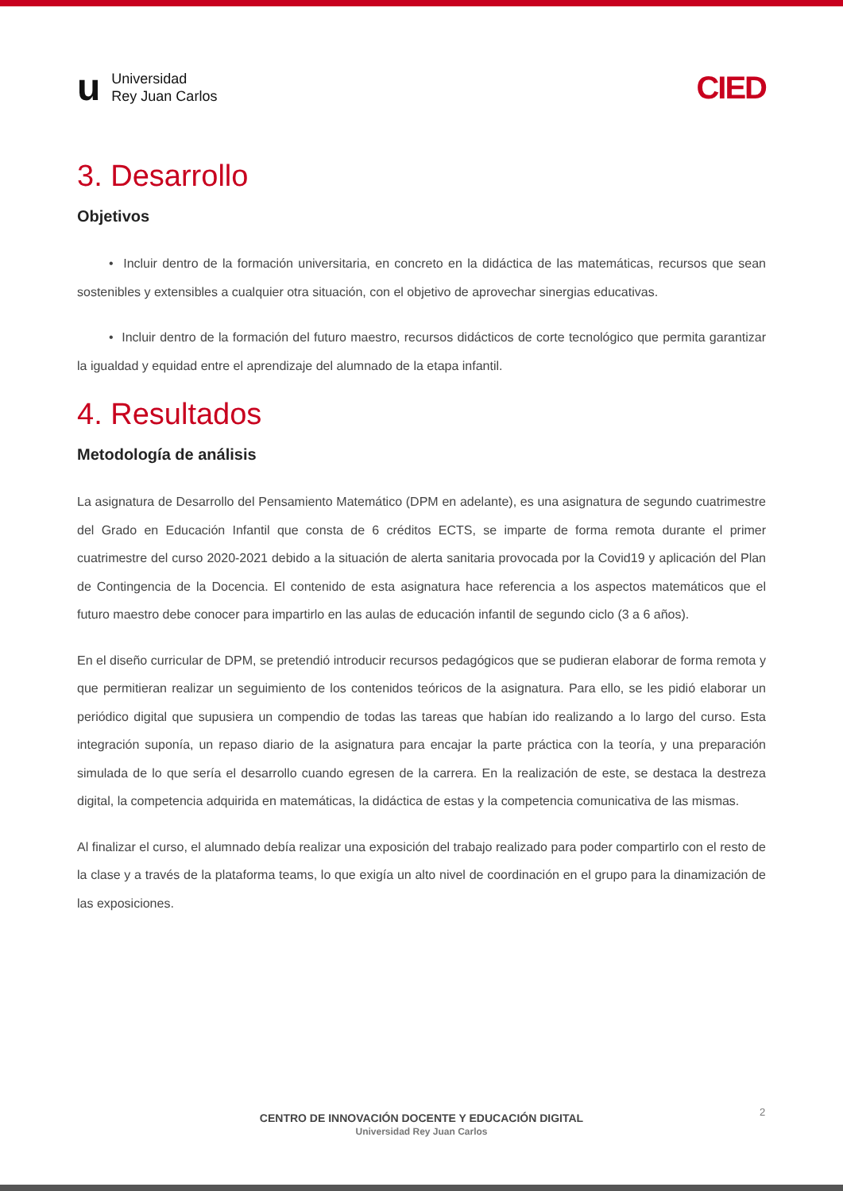u Universidad
Rey Juan Carlos
CIED
3. Desarrollo
Objetivos
• Incluir dentro de la formación universitaria, en concreto en la didáctica de las matemáticas, recursos que sean sostenibles y extensibles a cualquier otra situación, con el objetivo de aprovechar sinergias educativas.
• Incluir dentro de la formación del futuro maestro, recursos didácticos de corte tecnológico que permita garantizar la igualdad y equidad entre el aprendizaje del alumnado de la etapa infantil.
4. Resultados
Metodología de análisis
La asignatura de Desarrollo del Pensamiento Matemático (DPM en adelante), es una asignatura de segundo cuatrimestre del Grado en Educación Infantil que consta de 6 créditos ECTS, se imparte de forma remota durante el primer cuatrimestre del curso 2020-2021 debido a la situación de alerta sanitaria provocada por la Covid19 y aplicación del Plan de Contingencia de la Docencia. El contenido de esta asignatura hace referencia a los aspectos matemáticos que el futuro maestro debe conocer para impartirlo en las aulas de educación infantil de segundo ciclo (3 a 6 años).
En el diseño curricular de DPM, se pretendió introducir recursos pedagógicos que se pudieran elaborar de forma remota y que permitieran realizar un seguimiento de los contenidos teóricos de la asignatura. Para ello, se les pidió elaborar un periódico digital que supusiera un compendio de todas las tareas que habían ido realizando a lo largo del curso. Esta integración suponía, un repaso diario de la asignatura para encajar la parte práctica con la teoría, y una preparación simulada de lo que sería el desarrollo cuando egresen de la carrera. En la realización de este, se destaca la destreza digital, la competencia adquirida en matemáticas, la didáctica de estas y la competencia comunicativa de las mismas.
Al finalizar el curso, el alumnado debía realizar una exposición del trabajo realizado para poder compartirlo con el resto de la clase y a través de la plataforma teams, lo que exigía un alto nivel de coordinación en el grupo para la dinamización de las exposiciones.
2
CENTRO DE INNOVACIÓN DOCENTE Y EDUCACIÓN DIGITAL
Universidad Rey Juan Carlos